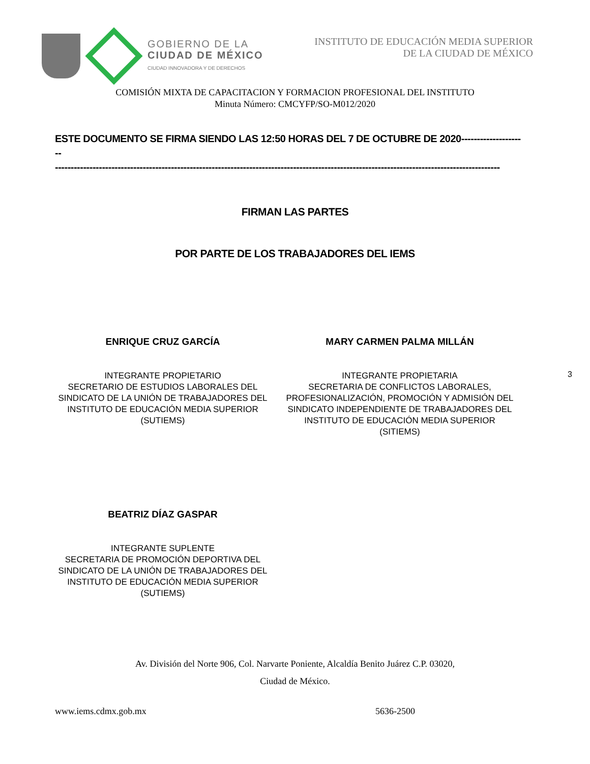GOBIERNO DE LA
CIUDAD DE MÉXICO
CIUDAD INNOVADORA Y DE DERECHOS
INSTITUTO DE EDUCACIÓN MEDIA SUPERIOR
DE LA CIUDAD DE MÉXICO
COMISIÓN MIXTA DE CAPACITACION Y FORMACION PROFESIONAL DEL INSTITUTO
Minuta Número: CMCYFP/SO-M012/2020
ESTE DOCUMENTO SE FIRMA SIENDO LAS 12:50 HORAS DEL 7 DE OCTUBRE DE 2020---------------------
----------------------------------------------------------------------------------------------------------------------------------------------
FIRMAN LAS PARTES
POR PARTE DE LOS TRABAJADORES DEL IEMS
ENRIQUE CRUZ GARCÍA
INTEGRANTE PROPIETARIO
SECRETARIO DE ESTUDIOS LABORALES DEL
SINDICATO DE LA UNIÓN DE TRABAJADORES DEL
INSTITUTO DE EDUCACIÓN MEDIA SUPERIOR
(SUTIEMS)
MARY CARMEN PALMA MILLÁN
INTEGRANTE PROPIETARIA
SECRETARIA DE CONFLICTOS LABORALES,
PROFESIONALIZACIÓN, PROMOCIÓN Y ADMISIÓN DEL
SINDICATO INDEPENDIENTE DE TRABAJADORES DEL
INSTITUTO DE EDUCACIÓN MEDIA SUPERIOR
(SITIEMS)
3
BEATRIZ DÍAZ GASPAR
INTEGRANTE SUPLENTE
SECRETARIA DE PROMOCIÓN DEPORTIVA DEL
SINDICATO DE LA UNIÓN DE TRABAJADORES DEL
INSTITUTO DE EDUCACIÓN MEDIA SUPERIOR
(SUTIEMS)
Av. División del Norte 906, Col. Narvarte Poniente, Alcaldía Benito Juárez C.P. 03020,
Ciudad de México.
www.iems.cdmx.gob.mx 5636-2500